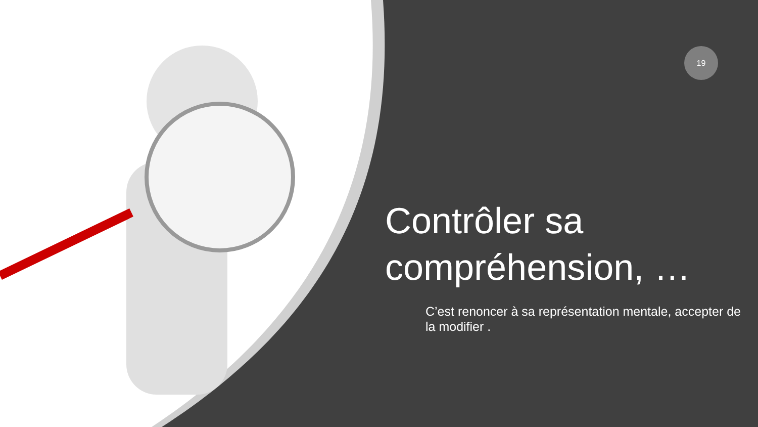19
Contrôler sa compréhension, …
C’est renoncer à sa représentation mentale, accepter de la modifier .